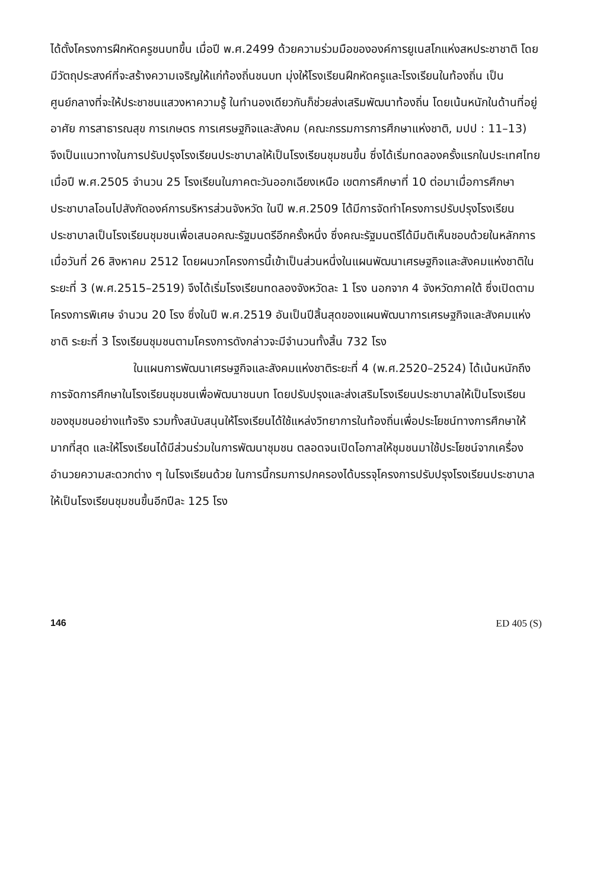ได้ตั้งโครงการฝึกหัดครูชนบทขึ้น เมื่อปี พ.ศ.2499 ด้วยความร่วมมือขององค์การยูเนสโกแห่งสหประชาชาติ โดยมีวัตถุประสงค์ที่จะสร้างความเจริญให้แก่ท้องถิ่นชนบท มุ่งให้โรงเรียนฝึกหัดครูและโรงเรียนในท้องถิ่น เป็นศูนย์กลางที่จะให้ประชาชนแสวงหาความรู้ ในทำนองเดียวกันก็ช่วยส่งเสริมพัฒนาท้องถิ่น โดยเน้นหนักในด้านที่อยู่อาศัย การสาธารณสุข การเกษตร การเศรษฐกิจและสังคม (คณะกรรมการการศึกษาแห่งชาติ, มปป : 11–13) จึงเป็นแนวทางในการปรับปรุงโรงเรียนประชาบาลให้เป็นโรงเรียนชุมชนขึ้น ซึ่งได้เริ่มทดลองครั้งแรกในประเทศไทย เมื่อปี พ.ศ.2505 จำนวน 25 โรงเรียนในภาคตะวันออกเฉียงเหนือ เขตการศึกษาที่ 10 ต่อมาเมื่อการศึกษาประชาบาลโอนไปสังกัดองค์การบริหารส่วนจังหวัด ในปี พ.ศ.2509 ได้มีการจัดทำโครงการปรับปรุงโรงเรียนประชาบาลเป็นโรงเรียนชุมชนเพื่อเสนอคณะรัฐมนตรีอีกครั้งหนึ่ง ซึ่งคณะรัฐมนตรีได้มีมติเห็นชอบด้วยในหลักการเมื่อวันที่ 26 สิงหาคม 2512 โดยผนวกโครงการนี้เข้าเป็นส่วนหนึ่งในแผนพัฒนาเศรษฐกิจและสังคมแห่งชาติในระยะที่ 3 (พ.ศ.2515–2519) จึงได้เริ่มโรงเรียนทดลองจังหวัดละ 1 โรง นอกจาก 4 จังหวัดภาคใต้ ซึ่งเปิดตามโครงการพิเศษ จำนวน 20 โรง ซึ่งในปี พ.ศ.2519 อันเป็นปีสิ้นสุดของแผนพัฒนาการเศรษฐกิจและสังคมแห่งชาติ ระยะที่ 3 โรงเรียนชุมชนตามโครงการดังกล่าวจะมีจำนวนทั้งสิ้น 732 โรง
ในแผนการพัฒนาเศรษฐกิจและสังคมแห่งชาติระยะที่ 4 (พ.ศ.2520–2524) ได้เน้นหนักถึงการจัดการศึกษาในโรงเรียนชุมชนเพื่อพัฒนาชนบท โดยปรับปรุงและส่งเสริมโรงเรียนประชาบาลให้เป็นโรงเรียนของชุมชนอย่างแท้จริง รวมทั้งสนับสนุนให้โรงเรียนได้ใช้แหล่งวิทยาการในท้องถิ่นเพื่อประโยชน์ทางการศึกษาให้มากที่สุด และให้โรงเรียนได้มีส่วนร่วมในการพัฒนาชุมชน ตลอดจนเปิดโอกาสให้ชุมชนมาใช้ประโยชน์จากเครื่องอำนวยความสะดวกต่าง ๆ ในโรงเรียนด้วย ในการนี้กรมการปกครองได้บรรจุโครงการปรับปรุงโรงเรียนประชาบาลให้เป็นโรงเรียนชุมชนขึ้นอีกปีละ 125 โรง
146 ED 405 (S)